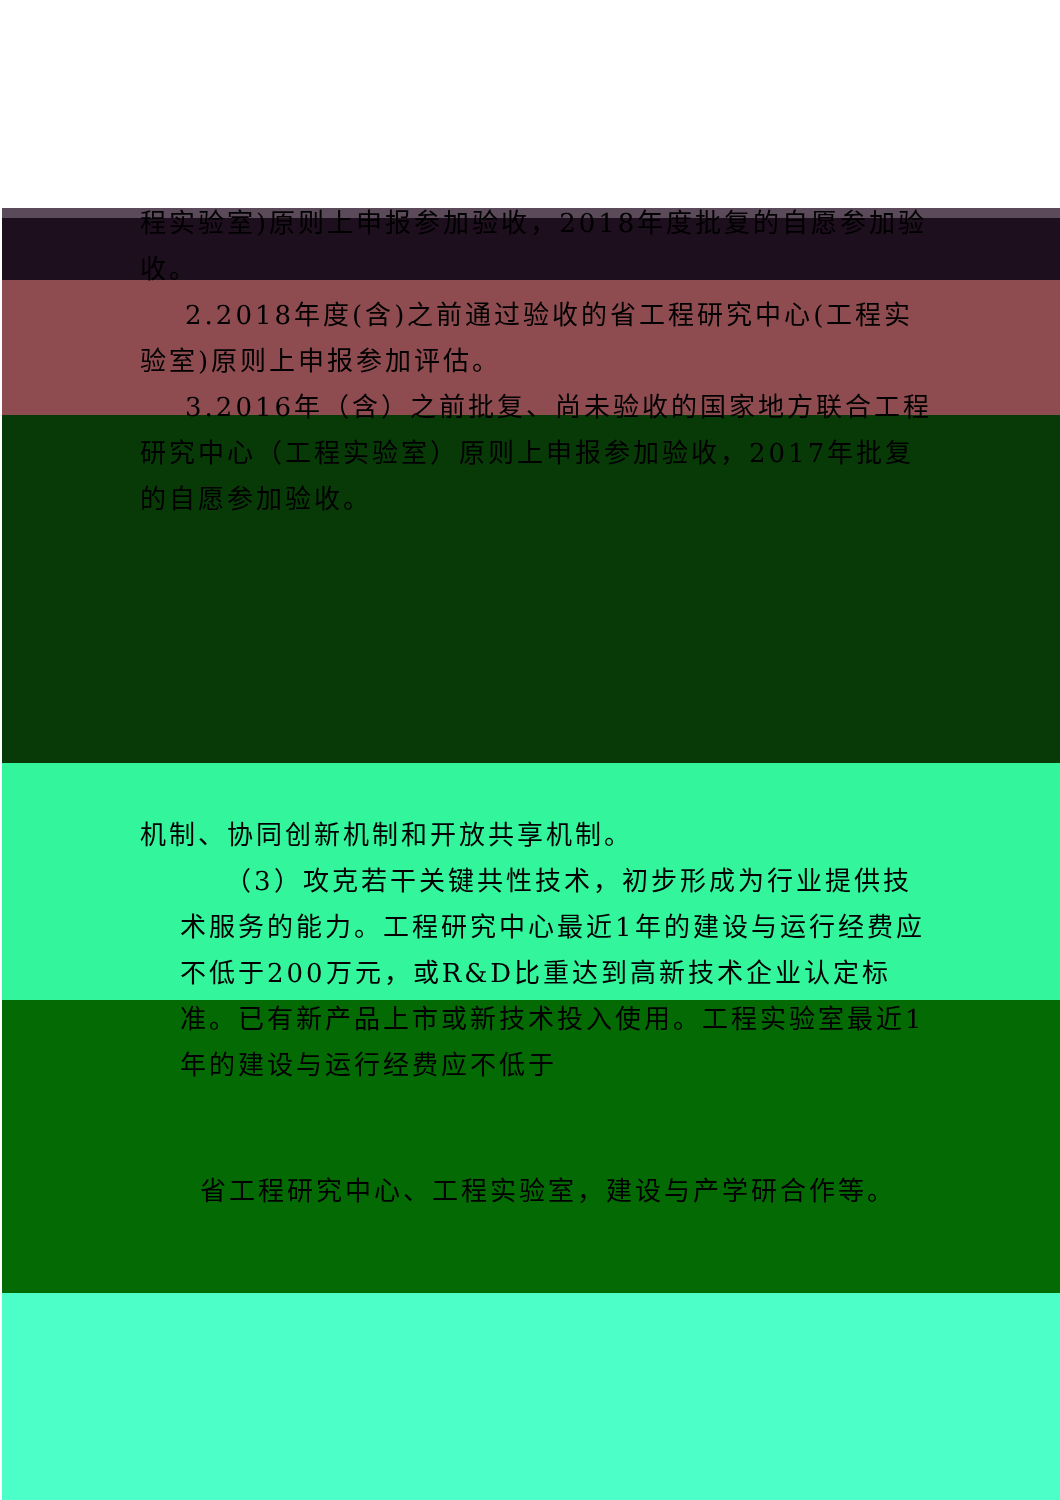程实验室)原则上申报参加验收，2018年度批复的自愿参加验收。
2.2018年度(含)之前通过验收的省工程研究中心(工程实验室)原则上申报参加评估。
3.2016年（含）之前批复、尚未验收的国家地方联合工程研究中心（工程实验室）原则上申报参加验收，2017年批复的自愿参加验收。
机制、协同创新机制和开放共享机制。
（3）攻克若干关键共性技术，初步形成为行业提供技术服务的能力。工程研究中心最近1年的建设与运行经费应不低于200万元，或R&D比重达到高新技术企业认定标准。已有新产品上市或新技术投入使用。工程实验室最近1年的建设与运行经费应不低于
省工程研究中心、工程实验室，建设与产学研合作等。